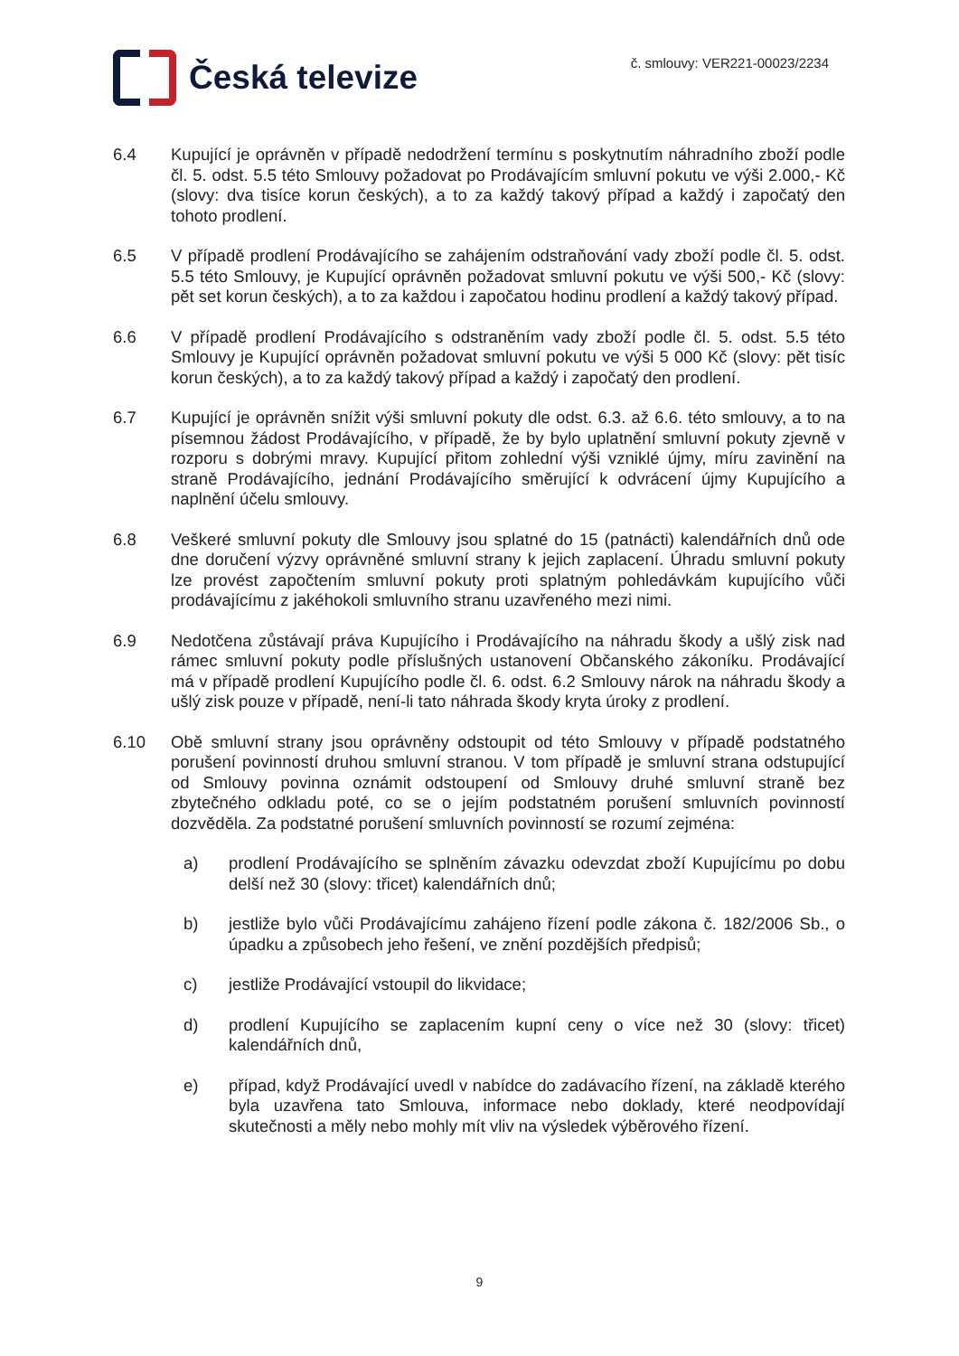Česká televize
č. smlouvy: VER221-00023/2234
6.4 Kupující je oprávněn v případě nedodržení termínu s poskytnutím náhradního zboží podle čl. 5. odst. 5.5 této Smlouvy požadovat po Prodávajícím smluvní pokutu ve výši 2.000,- Kč (slovy: dva tisíce korun českých), a to za každý takový případ a každý i započatý den tohoto prodlení.
6.5 V případě prodlení Prodávajícího se zahájením odstraňování vady zboží podle čl. 5. odst. 5.5 této Smlouvy, je Kupující oprávněn požadovat smluvní pokutu ve výši 500,- Kč (slovy: pět set korun českých), a to za každou i započatou hodinu prodlení a každý takový případ.
6.6 V případě prodlení Prodávajícího s odstraněním vady zboží podle čl. 5. odst. 5.5 této Smlouvy je Kupující oprávněn požadovat smluvní pokutu ve výši 5 000 Kč (slovy: pět tisíc korun českých), a to za každý takový případ a každý i započatý den prodlení.
6.7 Kupující je oprávněn snížit výši smluvní pokuty dle odst. 6.3. až 6.6. této smlouvy, a to na písemnou žádost Prodávajícího, v případě, že by bylo uplatnění smluvní pokuty zjevně v rozporu s dobrými mravy. Kupující přitom zohlední výši vzniklé újmy, míru zavinění na straně Prodávajícího, jednání Prodávajícího směrující k odvrácení újmy Kupujícího a naplnění účelu smlouvy.
6.8 Veškeré smluvní pokuty dle Smlouvy jsou splatné do 15 (patnácti) kalendářních dnů ode dne doručení výzvy oprávněné smluvní strany k jejich zaplacení. Úhradu smluvní pokuty lze provést započtením smluvní pokuty proti splatným pohledávkám kupujícího vůči prodávajícímu z jakéhokoli smluvního stranu uzavřeného mezi nimi.
6.9 Nedotčena zůstávají práva Kupujícího i Prodávajícího na náhradu škody a ušlý zisk nad rámec smluvní pokuty podle příslušných ustanovení Občanského zákoníku. Prodávající má v případě prodlení Kupujícího podle čl. 6. odst. 6.2 Smlouvy nárok na náhradu škody a ušlý zisk pouze v případě, není-li tato náhrada škody kryta úroky z prodlení.
6.10 Obě smluvní strany jsou oprávněny odstoupit od této Smlouvy v případě podstatného porušení povinností druhou smluvní stranou. V tom případě je smluvní strana odstupující od Smlouvy povinna oznámit odstoupení od Smlouvy druhé smluvní straně bez zbytečného odkladu poté, co se o jejím podstatném porušení smluvních povinností dozvěděla. Za podstatné porušení smluvních povinností se rozumí zejména:
a) prodlení Prodávajícího se splněním závazku odevzdat zboží Kupujícímu po dobu delší než 30 (slovy: třicet) kalendářních dnů;
b) jestliže bylo vůči Prodávajícímu zahájeno řízení podle zákona č. 182/2006 Sb., o úpadku a způsobech jeho řešení, ve znění pozdějších předpisů;
c) jestliže Prodávající vstoupil do likvidace;
d) prodlení Kupujícího se zaplacením kupní ceny o více než 30 (slovy: třicet) kalendářních dnů,
e) případ, když Prodávající uvedl v nabídce do zadávacího řízení, na základě kterého byla uzavřena tato Smlouva, informace nebo doklady, které neodpovídají skutečnosti a měly nebo mohly mít vliv na výsledek výběrového řízení.
9